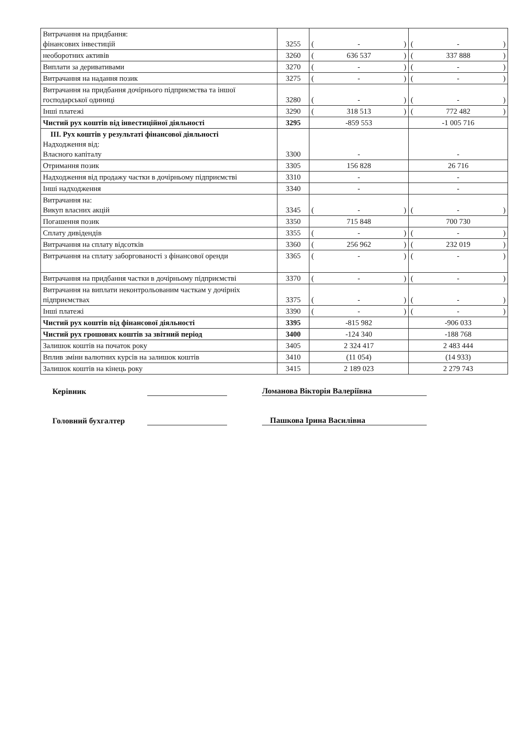| Витрачання на придбання: фінансових інвестицій | 3255 | ( - ) | ( - ) |
| необоротних активів | 3260 | ( 636 537 ) | ( 337 888 ) |
| Виплати за деривативами | 3270 | ( - ) | ( - ) |
| Витрачання на надання позик | 3275 | ( - ) | ( - ) |
| Витрачання на придбання дочірнього підприємства та іншої господарської одиниці | 3280 | ( - ) | ( - ) |
| Інші платежі | 3290 | ( 318 513 ) | ( 772 482 ) |
| Чистий рух коштів від інвестиційної діяльності | 3295 | -859 553 | -1 005 716 |
| ІІІ. Рух коштів у результаті фінансової діяльності Надходження від: Власного капіталу | 3300 | - | - |
| Отримання позик | 3305 | 156 828 | 26 716 |
| Надходження від продажу частки в дочірньому підприємстві | 3310 | - | - |
| Інші надходження | 3340 | - | - |
| Витрачання на: Викуп власних акцій | 3345 | ( - ) | ( - ) |
| Погашення позик | 3350 | 715 848 | 700 730 |
| Сплату дивідендів | 3355 | ( - ) | ( - ) |
| Витрачання на сплату відсотків | 3360 | ( 256 962 ) | ( 232 019 ) |
| Витрачання на сплату заборгованості з фінансової оренди | 3365 | ( - ) | ( - ) |
| Витрачання на придбання частки в дочірньому підприємстві | 3370 | ( - ) | ( - ) |
| Витрачання на виплати неконтрольованим часткам у дочірніх підприємствах | 3375 | ( - ) | ( - ) |
| Інші платежі | 3390 | ( - ) | ( - ) |
| Чистий рух коштів від фінансової діяльності | 3395 | -815 982 | -906 033 |
| Чистий рух грошових коштів за звітний період | 3400 | -124 340 | -188 768 |
| Залишок коштів на початок року | 3405 | 2 324 417 | 2 483 444 |
| Вплив зміни валютних курсів на залишок коштів | 3410 | (11 054) | (14 933) |
| Залишок коштів на кінець року | 3415 | 2 189 023 | 2 279 743 |
Керівник Ломанова Вікторія Валеріївна
Головний бухгалтер Пашкова Ірина Василівна